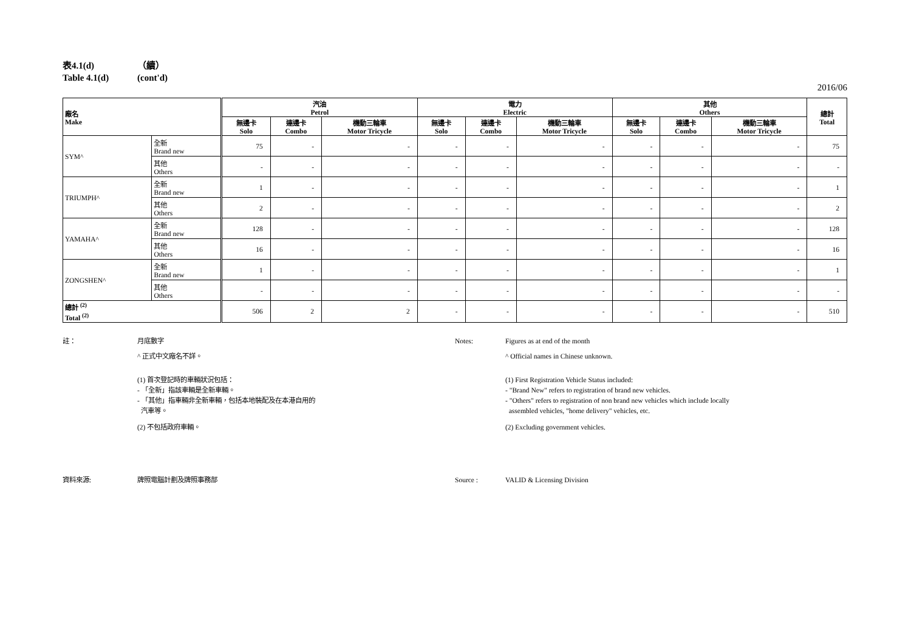表4.1(d) （續）
Table 4.1(d) (cont'd)
2016/06
| 廠名 Make | | 汽油 Petrol | | | 電力 Electric | | | 其他 Others | | | 總計 Total |
| --- | --- | --- | --- | --- | --- | --- | --- | --- | --- | --- | --- |
| | | 無邊卡 Solo | 連邊卡 Combo | 機動三輪車 Motor Tricycle | 無邊卡 Solo | 連邊卡 Combo | 機動三輪車 Motor Tricycle | 無邊卡 Solo | 連邊卡 Combo | 機動三輪車 Motor Tricycle | |
| SYM^ | 全新 Brand new | 75 | - | - | - | - | - | - | - | - | 75 |
| | 其他 Others | - | - | - | - | - | - | - | - | - | - |
| TRIUMPH^ | 全新 Brand new | 1 | - | - | - | - | - | - | - | - | 1 |
| | 其他 Others | 2 | - | - | - | - | - | - | - | - | 2 |
| YAMAHA^ | 全新 Brand new | 128 | - | - | - | - | - | - | - | - | 128 |
| | 其他 Others | 16 | - | - | - | - | - | - | - | - | 16 |
| ZONGSHEN^ | 全新 Brand new | 1 | - | - | - | - | - | - | - | - | 1 |
| | 其他 Others | - | - | - | - | - | - | - | - | - | - |
| 總計 <sup>(2)</sup> Total <sup>(2)</sup> | | 506 | 2 | 2 | - | - | - | - | - | - | 510 |
註： 月底數字
^ 正式中文廠名不詳。
(1) 首次登記時的車輛狀況包括：
- 「全新」指該車輛是全新車輛。
- 「其他」指車輛非全新車輛，包括本地裝配及在本港自用的
汽車等。
(2) 不包括政府車輛。
資料來源: 牌照電腦計劃及牌照事務部
Notes: Figures as at end of the month
^ Official names in Chinese unknown.
(1) First Registration Vehicle Status included:
- "Brand New" refers to registration of brand new vehicles.
- "Others" refers to registration of non brand new vehicles which include locally
assembled vehicles, "home delivery" vehicles, etc.
(2) Excluding government vehicles.
Source : VALID & Licensing Division